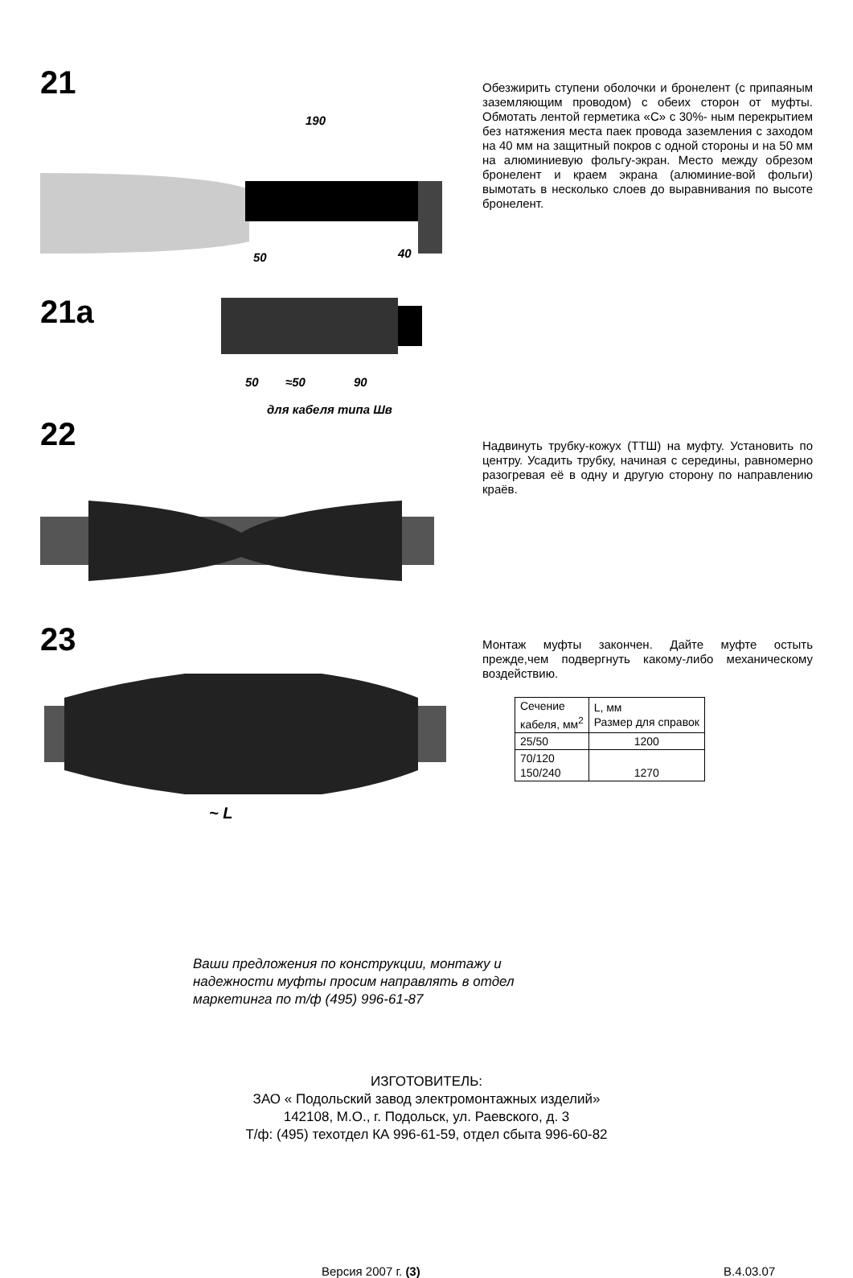21
190
50
40
Обезжирить ступени оболочки и бронелент (с припаяным заземляющим проводом) с обеих сторон от муфты. Обмотать лентой герметика «С» с 30%- ным перекрытием без натяжения места паек провода заземления с заходом на 40 мм на защитный покров с одной стороны и на 50 мм на алюминиевую фольгу-экран. Место между обрезом бронелент и краем экрана (алюминие-вой фольги) вымотать в несколько слоев до выравнивания по высоте бронелент.
21a
50
≈50
90
для кабеля типа Шв
22
Надвинуть трубку-кожух (ТТШ) на муфту. Установить по центру. Усадить трубку, начиная с середины, равномерно разогревая её в одну и другую сторону по направлению краёв.
23
~ L
Монтаж муфты закончен. Дайте муфте остыть прежде,чем подвергнуть какому-либо механическому воздействию.
| Сечение кабеля, мм<sup>2</sup> | L, мм Размер для справок |
| --- | --- |
| 25/50 | 1200 |
| 70/120 150/240 | 1270 |
Ваши предложения по конструкции, монтажу и надежности муфты просим направлять в отдел маркетинга по т/ф (495) 996-61-87
ИЗГОТОВИТЕЛЬ:
ЗАО « Подольский завод электромонтажных изделий»
142108, М.О., г. Подольск, ул. Раевского, д. 3
Т/ф: (495) техотдел КА 996-61-59, отдел сбыта 996-60-82
Версия 2007 г. (3) В.4.03.07